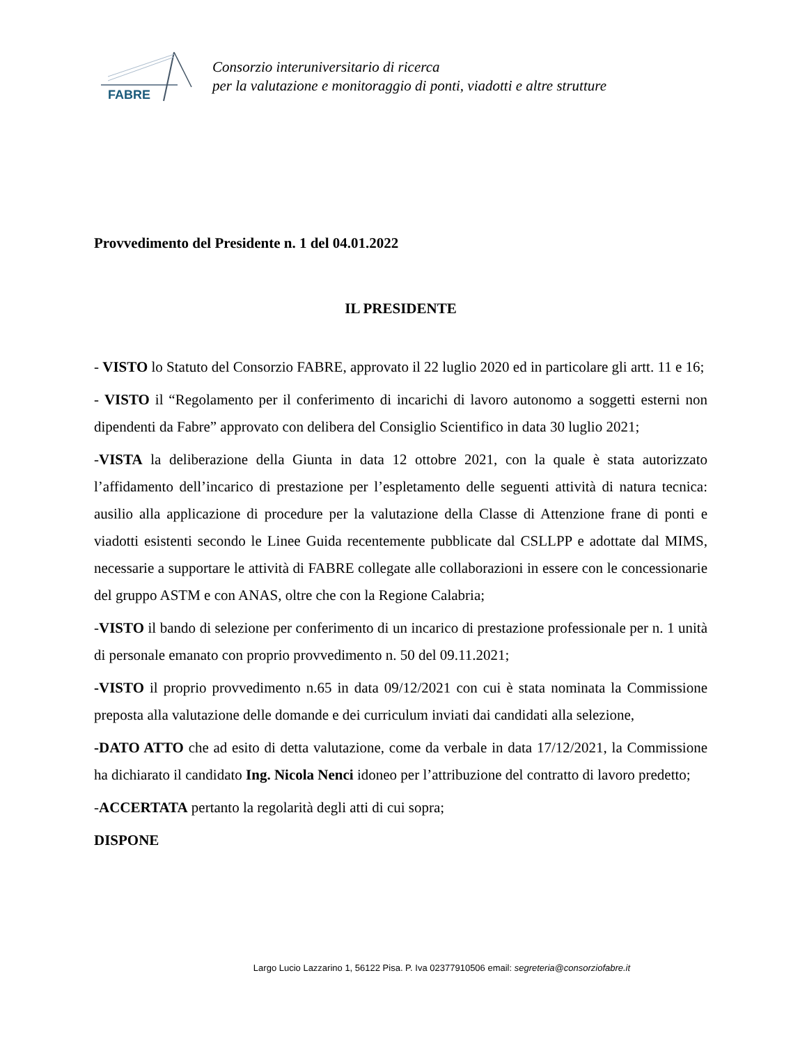FABRE
Consorzio interuniversitario di ricerca
per la valutazione e monitoraggio di ponti, viadotti e altre strutture
Provvedimento del Presidente n. 1 del 04.01.2022
IL PRESIDENTE
- VISTO lo Statuto del Consorzio FABRE, approvato il 22 luglio 2020 ed in particolare gli artt. 11 e 16;
- VISTO il “Regolamento per il conferimento di incarichi di lavoro autonomo a soggetti esterni non dipendenti da Fabre” approvato con delibera del Consiglio Scientifico in data 30 luglio 2021;
-VISTA la deliberazione della Giunta in data 12 ottobre 2021, con la quale è stata autorizzato l’affidamento dell’incarico di prestazione per l’espletamento delle seguenti attività di natura tecnica: ausilio alla applicazione di procedure per la valutazione della Classe di Attenzione frane di ponti e viadotti esistenti secondo le Linee Guida recentemente pubblicate dal CSLLPP e adottate dal MIMS, necessarie a supportare le attività di FABRE collegate alle collaborazioni in essere con le concessionarie del gruppo ASTM e con ANAS, oltre che con la Regione Calabria;
-VISTO il bando di selezione per conferimento di un incarico di prestazione professionale per n. 1 unità di personale emanato con proprio provvedimento n. 50 del 09.11.2021;
-VISTO il proprio provvedimento n.65 in data 09/12/2021 con cui è stata nominata la Commissione preposta alla valutazione delle domande e dei curriculum inviati dai candidati alla selezione,
-DATO ATTO che ad esito di detta valutazione, come da verbale in data 17/12/2021, la Commissione ha dichiarato il candidato Ing. Nicola Nenci idoneo per l’attribuzione del contratto di lavoro predetto;
-ACCERTATA pertanto la regolarità degli atti di cui sopra;
DISPONE
Largo Lucio Lazzarino 1, 56122 Pisa. P. Iva 02377910506 email: segreteria@consorziofabre.it